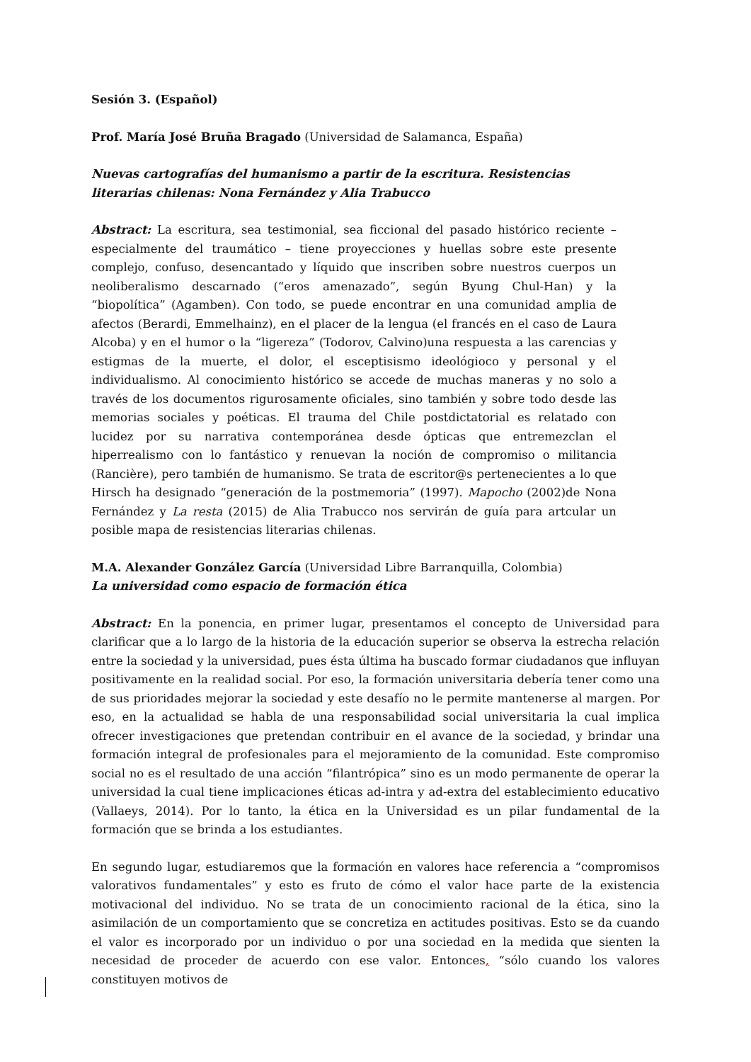Sesión 3. (Español)
Prof. María José Bruña Bragado (Universidad de Salamanca, España)
Nuevas cartografías del humanismo a partir de la escritura. Resistencias literarias chilenas: Nona Fernández y Alia Trabucco
Abstract: La escritura, sea testimonial, sea ficcional del pasado histórico reciente – especialmente del traumático – tiene proyecciones y huellas sobre este presente complejo, confuso, desencantado y líquido que inscriben sobre nuestros cuerpos un neoliberalismo descarnado (“eros amenazado”, según Byung Chul-Han) y la “biopolítica” (Agamben). Con todo, se puede encontrar en una comunidad amplia de afectos (Berardi, Emmelhainz), en el placer de la lengua (el francés en el caso de Laura Alcoba) y en el humor o la “ligereza” (Todorov, Calvino)una respuesta a las carencias y estigmas de la muerte, el dolor, el esceptisismo ideológioco y personal y el individualismo. Al conocimiento histórico se accede de muchas maneras y no solo a través de los documentos rigurosamente oficiales, sino también y sobre todo desde las memorias sociales y poéticas. El trauma del Chile postdictatorial es relatado con lucidez por su narrativa contemporánea desde ópticas que entremezclan el hiperrealismo con lo fantástico y renuevan la noción de compromiso o militancia (Rancière), pero también de humanismo. Se trata de escritor@s pertenecientes a lo que Hirsch ha designado “generación de la postmemoria” (1997). Mapocho (2002)de Nona Fernández y La resta (2015) de Alia Trabucco nos servirán de guía para artcular un posible mapa de resistencias literarias chilenas.
M.A. Alexander González García (Universidad Libre Barranquilla, Colombia)
La universidad como espacio de formación ética
Abstract: En la ponencia, en primer lugar, presentamos el concepto de Universidad para clarificar que a lo largo de la historia de la educación superior se observa la estrecha relación entre la sociedad y la universidad, pues ésta última ha buscado formar ciudadanos que influyan positivamente en la realidad social. Por eso, la formación universitaria debería tener como una de sus prioridades mejorar la sociedad y este desafío no le permite mantenerse al margen. Por eso, en la actualidad se habla de una responsabilidad social universitaria la cual implica ofrecer investigaciones que pretendan contribuir en el avance de la sociedad, y brindar una formación integral de profesionales para el mejoramiento de la comunidad. Este compromiso social no es el resultado de una acción “filantrópica” sino es un modo permanente de operar la universidad la cual tiene implicaciones éticas ad-intra y ad-extra del establecimiento educativo (Vallaeys, 2014). Por lo tanto, la ética en la Universidad es un pilar fundamental de la formación que se brinda a los estudiantes.
En segundo lugar, estudiaremos que la formación en valores hace referencia a “compromisos valorativos fundamentales” y esto es fruto de cómo el valor hace parte de la existencia motivacional del individuo. No se trata de un conocimiento racional de la ética, sino la asimilación de un comportamiento que se concretiza en actitudes positivas. Esto se da cuando el valor es incorporado por un individuo o por una sociedad en la medida que sienten la necesidad de proceder de acuerdo con ese valor. Entonces, “sólo cuando los valores constituyen motivos de